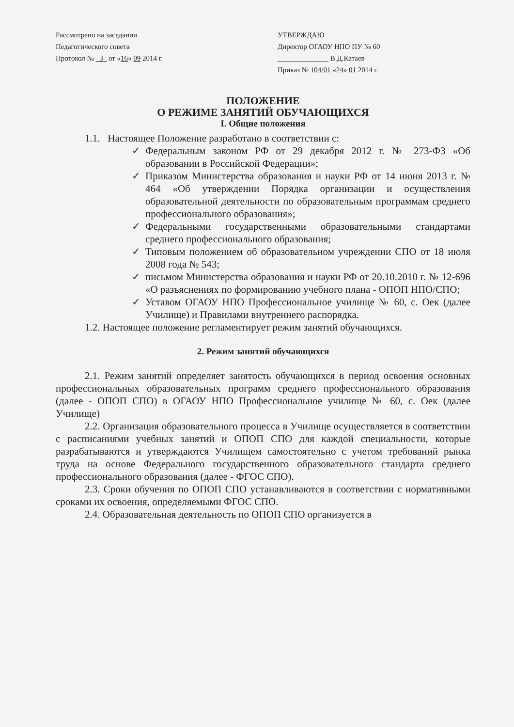Рассмотрено на заседании
Педагогического совета
Протокол № 3 от «16» 09 2014 г.
УТВЕРЖДАЮ
Директор ОГАОУ НПО ПУ № 60
______________ В.Д.Катаев
Приказ № 104/01 «24» 01 2014 г.
ПОЛОЖЕНИЕ
О РЕЖИМЕ ЗАНЯТИЙ ОБУЧАЮЩИХСЯ
I. Общие положения
1.1. Настоящее Положение разработано в соответствии с:
✓ Федеральным законом РФ от 29 декабря 2012 г. № 273-ФЗ «Об образовании в Российской Федерации»;
✓ Приказом Министерства образования и науки РФ от 14 июня 2013 г. № 464 «Об утверждении Порядка организации и осуществления образовательной деятельности по образовательным программам среднего профессионального образования»;
✓ Федеральными государственными образовательными стандартами среднего профессионального образования;
✓ Типовым положением об образовательном учреждении СПО от 18 июля 2008 года № 543;
✓ письмом Министерства образования и науки РФ от 20.10.2010 г. № 12-696 «О разъяснениях по формированию учебного плана - ОПОП НПО/СПО;
✓ Уставом ОГАОУ НПО Профессиональное училище № 60, с. Оек (далее Училище) и Правилами внутреннего распорядка.
1.2. Настоящее положение регламентирует режим занятий обучающихся.
2. Режим занятий обучающихся
2.1. Режим занятий определяет занятость обучающихся в период освоения основных профессиональных образовательных программ среднего профессионального образования (далее - ОПОП СПО) в ОГАОУ НПО Профессиональное училище № 60, с. Оек (далее Училище)
2.2. Организация образовательного процесса в Училище осуществляется в соответствии с расписаниями учебных занятий и ОПОП СПО для каждой специальности, которые разрабатываются и утверждаются Училищем самостоятельно с учетом требований рынка труда на основе Федерального государственного образовательного стандарта среднего профессионального образования (далее - ФГОС СПО).
2.3. Сроки обучения по ОПОП СПО устанавливаются в соответствии с нормативными сроками их освоения, определяемыми ФГОС СПО.
2.4. Образовательная деятельность по ОПОП СПО организуется в